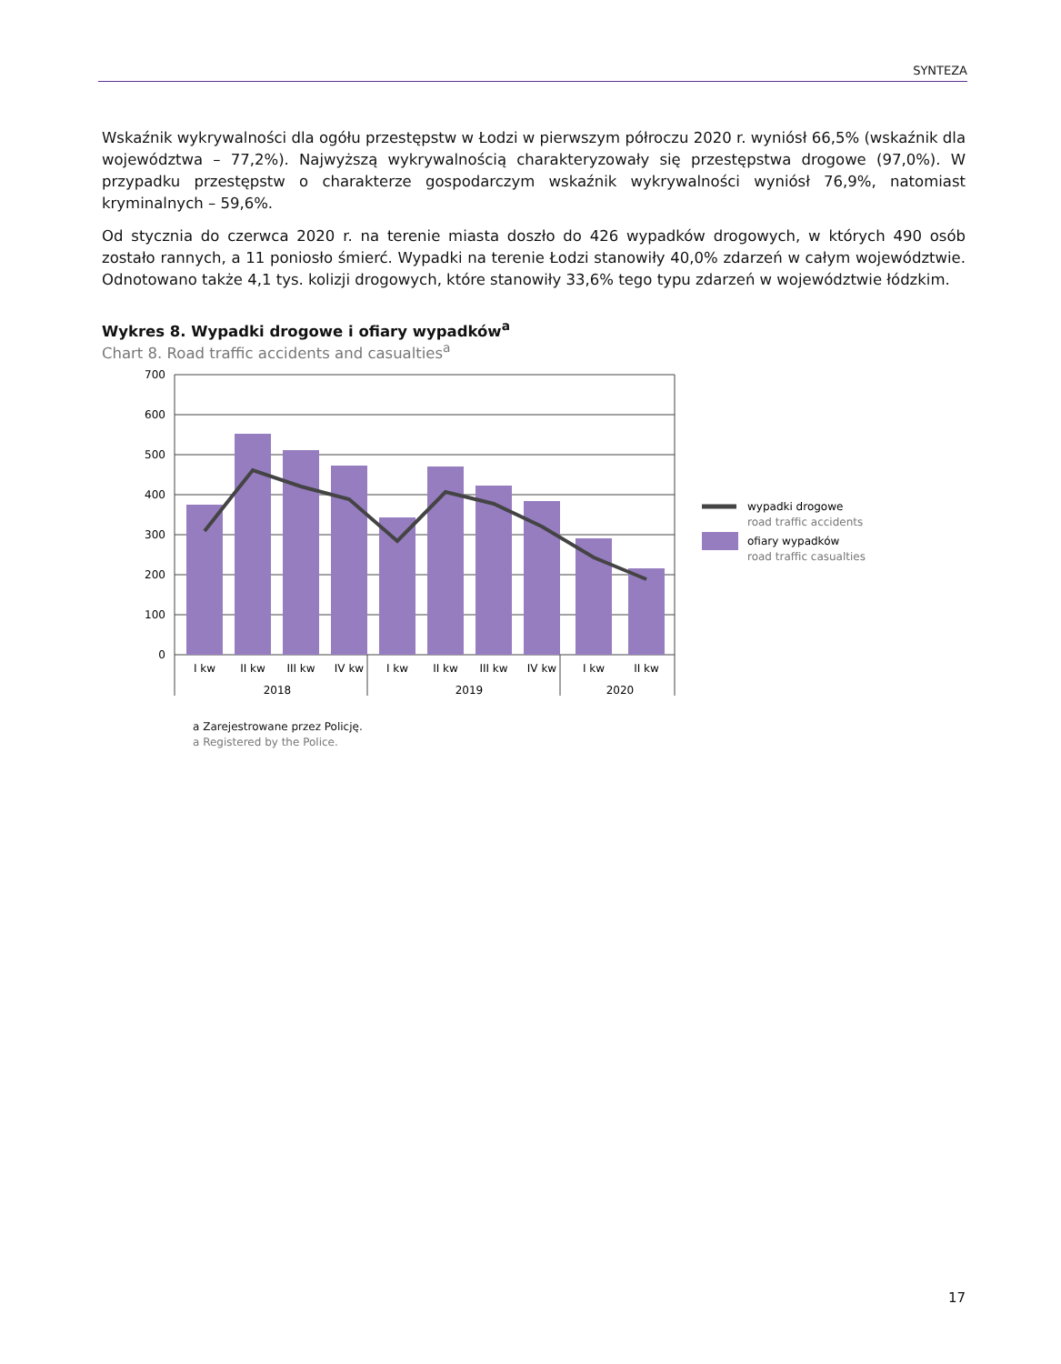SYNTEZA
Wskaźnik wykrywalności dla ogółu przestępstw w Łodzi w pierwszym półroczu 2020 r. wyniósł 66,5% (wskaźnik dla województwa – 77,2%). Najwyższą wykrywalnością charakteryzowały się przestępstwa drogowe (97,0%). W przypadku przestępstw o charakterze gospodarczym wskaźnik wykrywalności wyniósł 76,9%, natomiast kryminalnych – 59,6%.
Od stycznia do czerwca 2020 r. na terenie miasta doszło do 426 wypadków drogowych, w których 490 osób zostało rannych, a 11 poniosło śmierć. Wypadki na terenie Łodzi stanowiły 40,0% zdarzeń w całym województwie. Odnotowano także 4,1 tys. kolizji drogowych, które stanowiły 33,6% tego typu zdarzeń w województwie łódzkim.
Wykres 8. Wypadki drogowe i ofiary wypadków<sup>a</sup>
Chart 8. Road traffic accidents and casualties<sup>a</sup>
700
600
500
400
300
200
100
0
I kw
II kw
III kw
IV kw
I kw
II kw
III kw
IV kw
I kw
II kw
2018
2019
2020
wypadki drogowe
road traffic accidents
ofiary wypadków
road traffic casualties
a Zarejestrowane przez Policję.
a Registered by the Police.
17